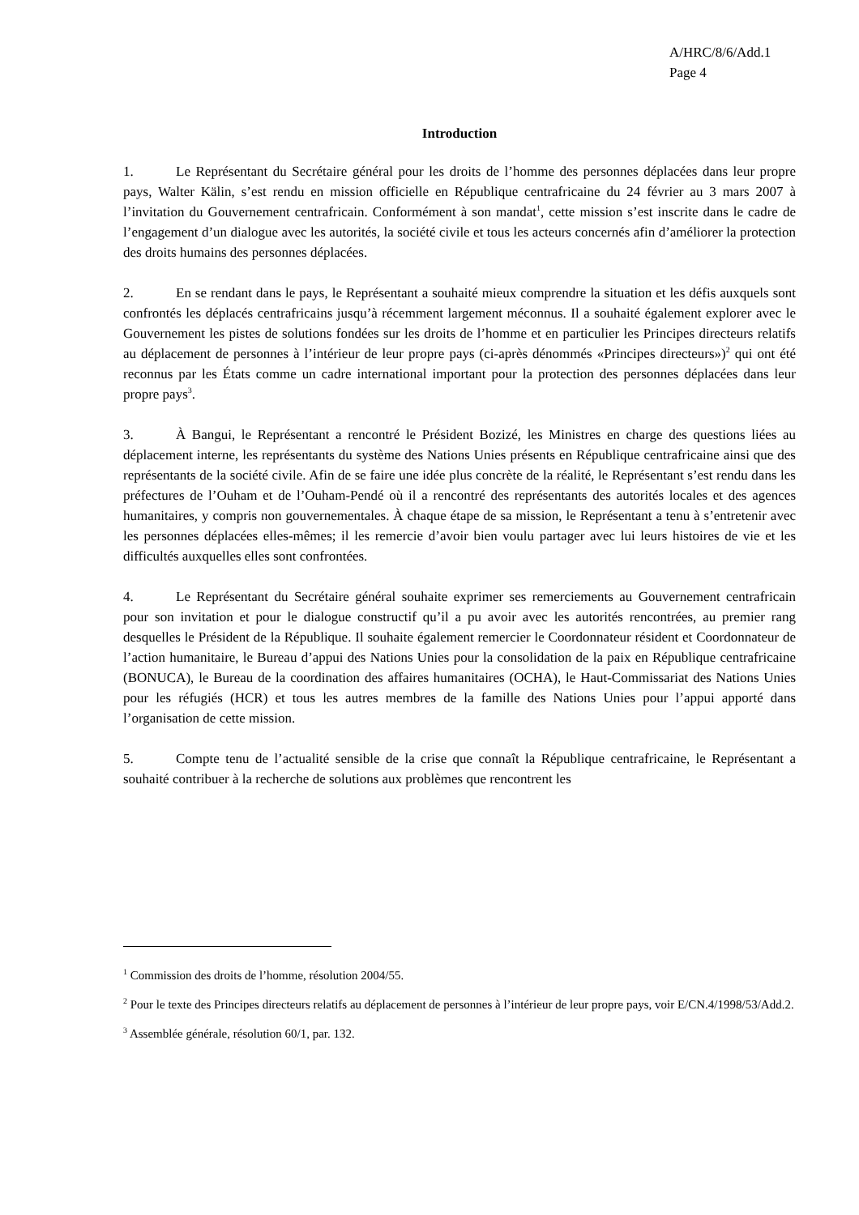A/HRC/8/6/Add.1
Page 4
Introduction
1. Le Représentant du Secrétaire général pour les droits de l’homme des personnes déplacées dans leur propre pays, Walter Kälin, s’est rendu en mission officielle en République centrafricaine du 24 février au 3 mars 2007 à l’invitation du Gouvernement centrafricain. Conformément à son mandat<sup>1</sup>, cette mission s’est inscrite dans le cadre de l’engagement d’un dialogue avec les autorités, la société civile et tous les acteurs concernés afin d’améliorer la protection des droits humains des personnes déplacées.
2. En se rendant dans le pays, le Représentant a souhaité mieux comprendre la situation et les défis auxquels sont confrontés les déplacés centrafricains jusqu’à récemment largement méconnus. Il a souhaité également explorer avec le Gouvernement les pistes de solutions fondées sur les droits de l’homme et en particulier les Principes directeurs relatifs au déplacement de personnes à l’intérieur de leur propre pays (ci-après dénommés «Principes directeurs»)<sup>2</sup> qui ont été reconnus par les États comme un cadre international important pour la protection des personnes déplacées dans leur propre pays<sup>3</sup>.
3. À Bangui, le Représentant a rencontré le Président Bozizé, les Ministres en charge des questions liées au déplacement interne, les représentants du système des Nations Unies présents en République centrafricaine ainsi que des représentants de la société civile. Afin de se faire une idée plus concrète de la réalité, le Représentant s’est rendu dans les préfectures de l’Ouham et de l’Ouham-Pendé où il a rencontré des représentants des autorités locales et des agences humanitaires, y compris non gouvernementales. À chaque étape de sa mission, le Représentant a tenu à s’entretenir avec les personnes déplacées elles-mêmes; il les remercie d’avoir bien voulu partager avec lui leurs histoires de vie et les difficultés auxquelles elles sont confrontées.
4. Le Représentant du Secrétaire général souhaite exprimer ses remerciements au Gouvernement centrafricain pour son invitation et pour le dialogue constructif qu’il a pu avoir avec les autorités rencontrées, au premier rang desquelles le Président de la République. Il souhaite également remercier le Coordonnateur résident et Coordonnateur de l’action humanitaire, le Bureau d’appui des Nations Unies pour la consolidation de la paix en République centrafricaine (BONUCA), le Bureau de la coordination des affaires humanitaires (OCHA), le Haut-Commissariat des Nations Unies pour les réfugiés (HCR) et tous les autres membres de la famille des Nations Unies pour l’appui apporté dans l’organisation de cette mission.
5. Compte tenu de l’actualité sensible de la crise que connaît la République centrafricaine, le Représentant a souhaité contribuer à la recherche de solutions aux problèmes que rencontrent les
<sup>1</sup> Commission des droits de l’homme, résolution 2004/55.
<sup>2</sup> Pour le texte des Principes directeurs relatifs au déplacement de personnes à l’intérieur de leur propre pays, voir E/CN.4/1998/53/Add.2.
<sup>3</sup> Assemblée générale, résolution 60/1, par. 132.